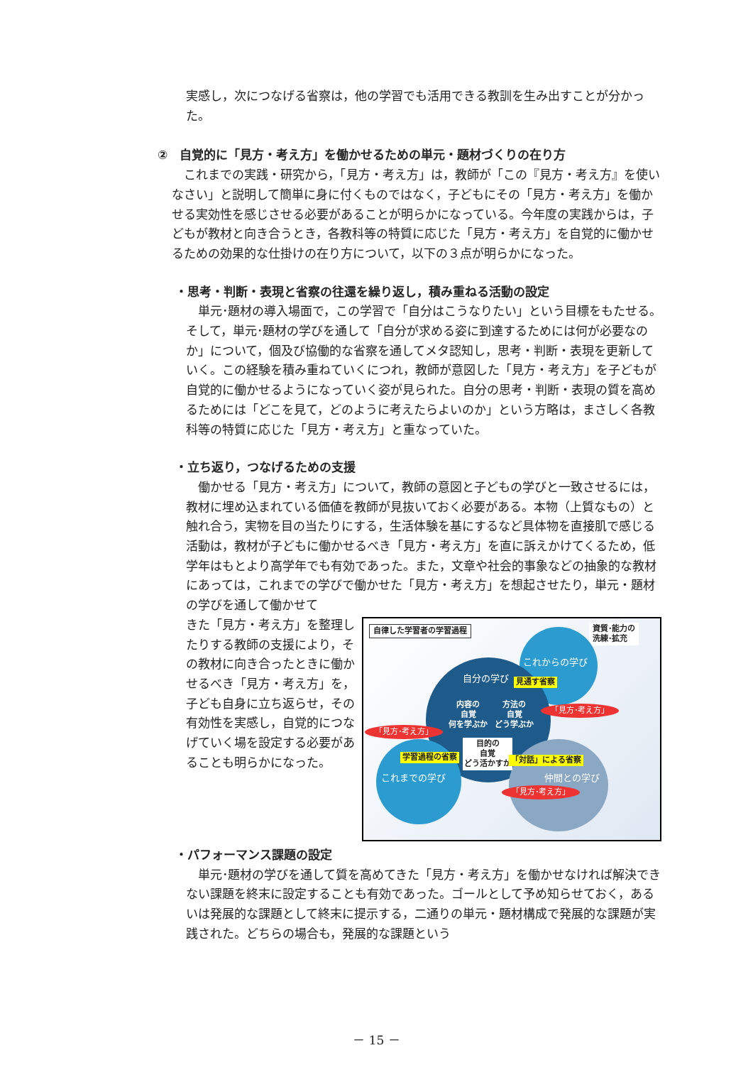実感し，次につなげる省察は，他の学習でも活用できる教訓を生み出すことが分かった。
②　自覚的に「見方・考え方」を働かせるための単元・題材づくりの在り方
　これまでの実践・研究から，「見方・考え方」は，教師が「この『見方・考え方』を使いなさい」と説明して簡単に身に付くものではなく，子どもにその「見方・考え方」を働かせる実効性を感じさせる必要があることが明らかになっている。今年度の実践からは，子どもが教材と向き合うとき，各教科等の特質に応じた「見方・考え方」を自覚的に働かせるための効果的な仕掛けの在り方について，以下の３点が明らかになった。
・思考・判断・表現と省察の往還を繰り返し，積み重ねる活動の設定
　単元･題材の導入場面で，この学習で「自分はこうなりたい」という目標をもたせる。そして，単元･題材の学びを通して「自分が求める姿に到達するためには何が必要なのか」について，個及び協働的な省察を通してメタ認知し，思考・判断・表現を更新していく。この経験を積み重ねていくにつれ，教師が意図した「見方・考え方」を子どもが自覚的に働かせるようになっていく姿が見られた。自分の思考・判断・表現の質を高めるためには「どこを見て，どのように考えたらよいのか」という方略は，まさしく各教科等の特質に応じた「見方・考え方」と重なっていた。
・立ち返り，つなげるための支援
　働かせる「見方・考え方」について，教師の意図と子どもの学びと一致させるには，教材に埋め込まれている価値を教師が見抜いておく必要がある。本物（上質なもの）と触れ合う，実物を目の当たりにする，生活体験を基にするなど具体物を直接肌で感じる活動は，教材が子どもに働かせるべき「見方・考え方」を直に訴えかけてくるため，低学年はもとより高学年でも有効であった。また，文章や社会的事象などの抽象的な教材にあっては，これまでの学びで働かせた「見方・考え方」を想起させたり，単元・題材の学びを通して働かせて
自律した学習者の学習過程
資質･能力の
洗練･拡充
これからの学び
自分の学び 見通す省察
内容の
自覚
何を学ぶか
方法の
自覚
どう学ぶか
目的の
自覚
どう活かすか
「見方･考え方」
「見方･考え方」
学習過程の省察 「対話」による省察
これまでの学び 仲間との学び
「見方･考え方」
きた「見方・考え方」を整理したりする教師の支援により，その教材に向き合ったときに働かせるべき「見方・考え方」を，子ども自身に立ち返らせ，その有効性を実感し，自覚的につなげていく場を設定する必要があることも明らかになった。
・パフォーマンス課題の設定
　単元･題材の学びを通して質を高めてきた「見方・考え方」を働かせなければ解決できない課題を終末に設定することも有効であった。ゴールとして予め知らせておく，あるいは発展的な課題として終末に提示する，二通りの単元・題材構成で発展的な課題が実践された。どちらの場合も，発展的な課題という
－ 15 －